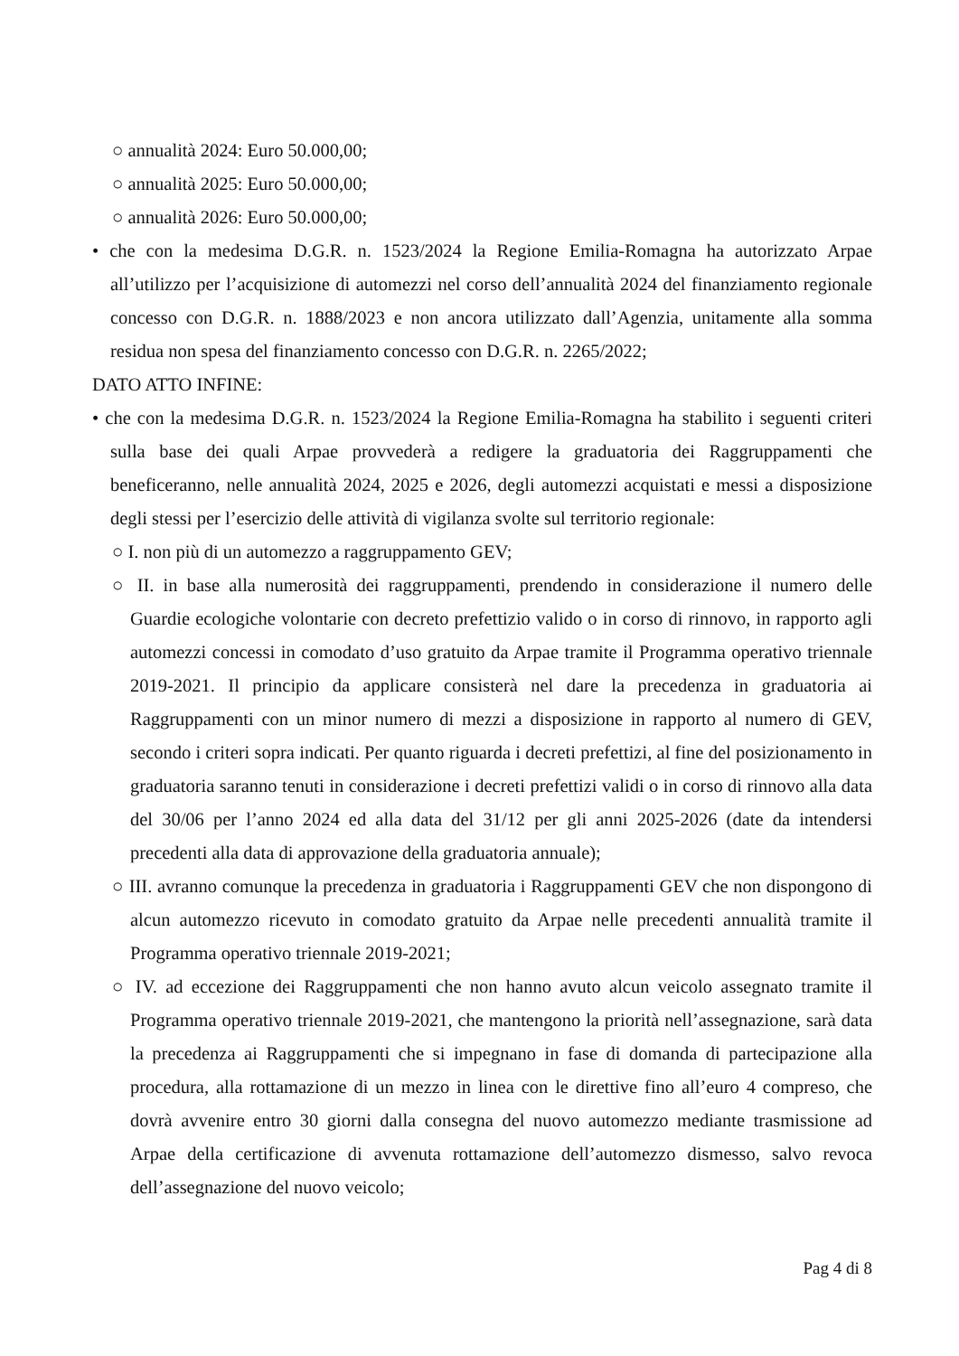○ annualità 2024: Euro 50.000,00;
○ annualità 2025: Euro 50.000,00;
○ annualità 2026: Euro 50.000,00;
• che con la medesima D.G.R. n. 1523/2024 la Regione Emilia-Romagna ha autorizzato Arpae all’utilizzo per l’acquisizione di automezzi nel corso dell’annualità 2024 del finanziamento regionale concesso con D.G.R. n. 1888/2023 e non ancora utilizzato dall’Agenzia, unitamente alla somma residua non spesa del finanziamento concesso con D.G.R. n. 2265/2022;
DATO ATTO INFINE:
• che con la medesima D.G.R. n. 1523/2024 la Regione Emilia-Romagna ha stabilito i seguenti criteri sulla base dei quali Arpae provvederà a redigere la graduatoria dei Raggruppamenti che beneficeranno, nelle annualità 2024, 2025 e 2026, degli automezzi acquistati e messi a disposizione degli stessi per l’esercizio delle attività di vigilanza svolte sul territorio regionale:
○ I. non più di un automezzo a raggruppamento GEV;
○ II. in base alla numerosità dei raggruppamenti, prendendo in considerazione il numero delle Guardie ecologiche volontarie con decreto prefettizio valido o in corso di rinnovo, in rapporto agli automezzi concessi in comodato d’uso gratuito da Arpae tramite il Programma operativo triennale 2019-2021. Il principio da applicare consisterà nel dare la precedenza in graduatoria ai Raggruppamenti con un minor numero di mezzi a disposizione in rapporto al numero di GEV, secondo i criteri sopra indicati. Per quanto riguarda i decreti prefettizi, al fine del posizionamento in graduatoria saranno tenuti in considerazione i decreti prefettizi validi o in corso di rinnovo alla data del 30/06 per l’anno 2024 ed alla data del 31/12 per gli anni 2025-2026 (date da intendersi precedenti alla data di approvazione della graduatoria annuale);
○ III. avranno comunque la precedenza in graduatoria i Raggruppamenti GEV che non dispongono di alcun automezzo ricevuto in comodato gratuito da Arpae nelle precedenti annualità tramite il Programma operativo triennale 2019-2021;
○ IV. ad eccezione dei Raggruppamenti che non hanno avuto alcun veicolo assegnato tramite il Programma operativo triennale 2019-2021, che mantengono la priorità nell’assegnazione, sarà data la precedenza ai Raggruppamenti che si impegnano in fase di domanda di partecipazione alla procedura, alla rottamazione di un mezzo in linea con le direttive fino all’euro 4 compreso, che dovrà avvenire entro 30 giorni dalla consegna del nuovo automezzo mediante trasmissione ad Arpae della certificazione di avvenuta rottamazione dell’automezzo dismesso, salvo revoca dell’assegnazione del nuovo veicolo;
Pag 4 di 8